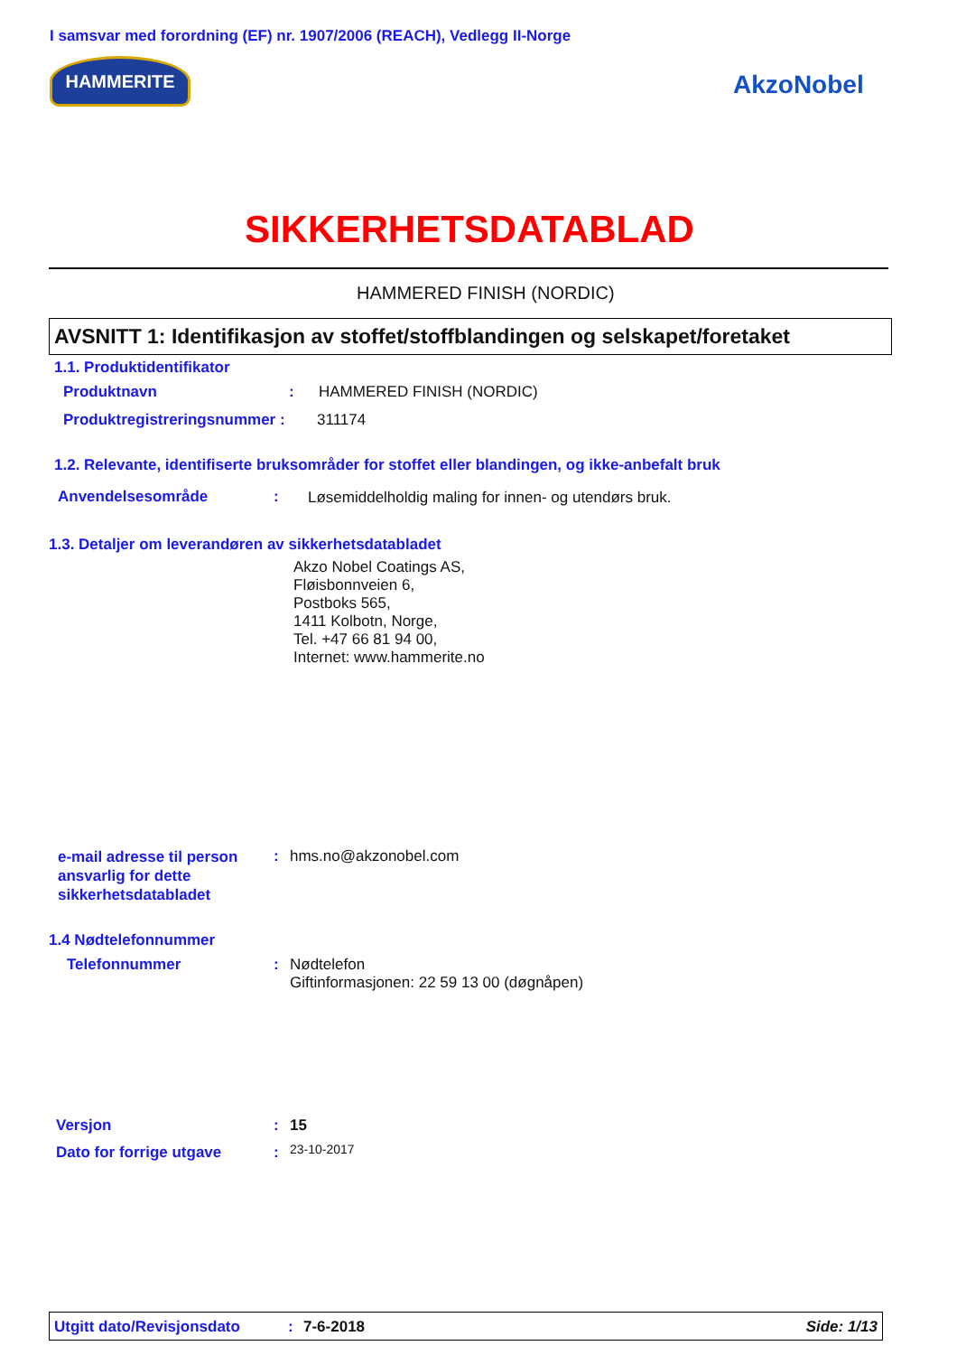I samsvar med forordning (EF) nr. 1907/2006 (REACH), Vedlegg II-Norge
HAMMERITE
AkzoNobel
SIKKERHETSDATABLAD
HAMMERED FINISH (NORDIC)
AVSNITT 1: Identifikasjon av stoffet/stoffblandingen og selskapet/foretaket
1.1. Produktidentifikator
Produktnavn : HAMMERED FINISH (NORDIC)
Produktregistreringsnummer : 311174
1.2. Relevante, identifiserte bruksområder for stoffet eller blandingen, og ikke-anbefalt bruk
Anvendelsesområde :
Løsemiddelholdig maling for innen- og utendørs bruk.
1.3. Detaljer om leverandøren av sikkerhetsdatabladet
Akzo Nobel Coatings AS,
Fløisbonnveien 6,
Postboks 565,
1411 Kolbotn, Norge,
Tel. +47 66 81 94 00,
Internet: www.hammerite.no
e-mail adresse til person
ansvarlig for dette
sikkerhetsdatabladet
: hms.no@akzonobel.com
1.4 Nødtelefonnummer
Telefonnummer :
Nødtelefon
Giftinformasjonen: 22 59 13 00 (døgnåpen)
Versjon : 15
Dato for forrige utgave : 23-10-2017
Utgitt dato/Revisjonsdato: 7-6-2018 Side: 1/13